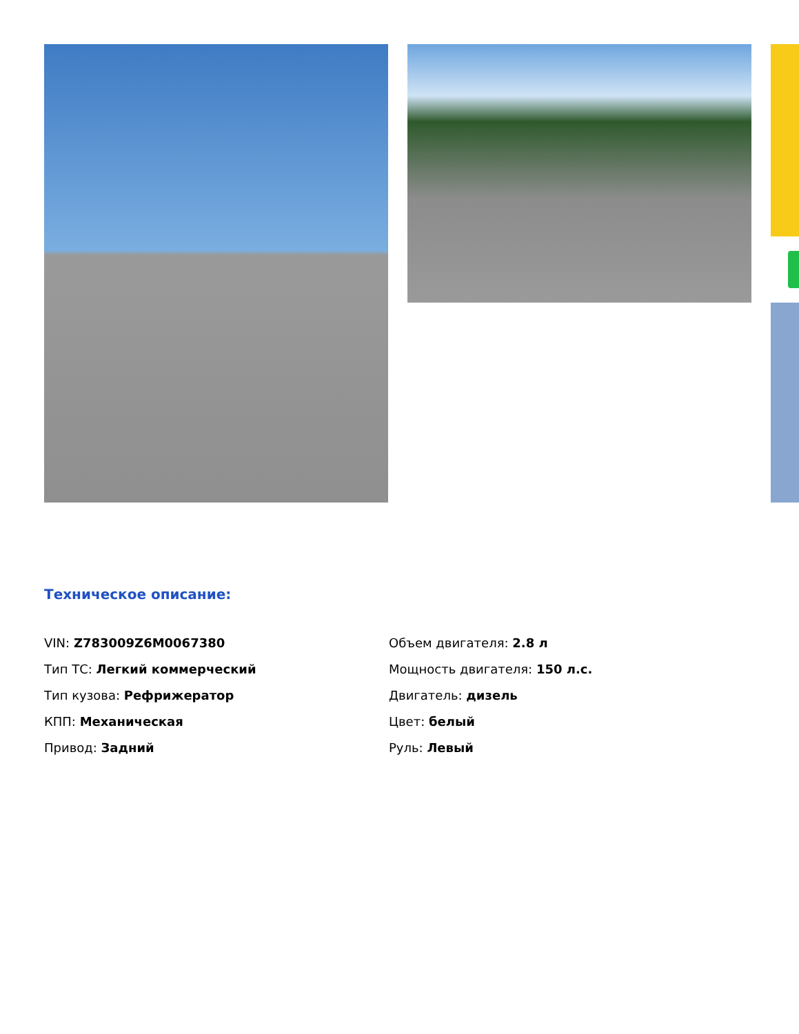Техническое описание:
VIN: Z783009Z6M0067380
Тип ТС: Легкий коммерческий
Тип кузова: Рефрижератор
КПП: Механическая
Привод: Задний
Объем двигателя: 2.8 л
Мощность двигателя: 150 л.с.
Двигатель: дизель
Цвет: белый
Руль: Левый